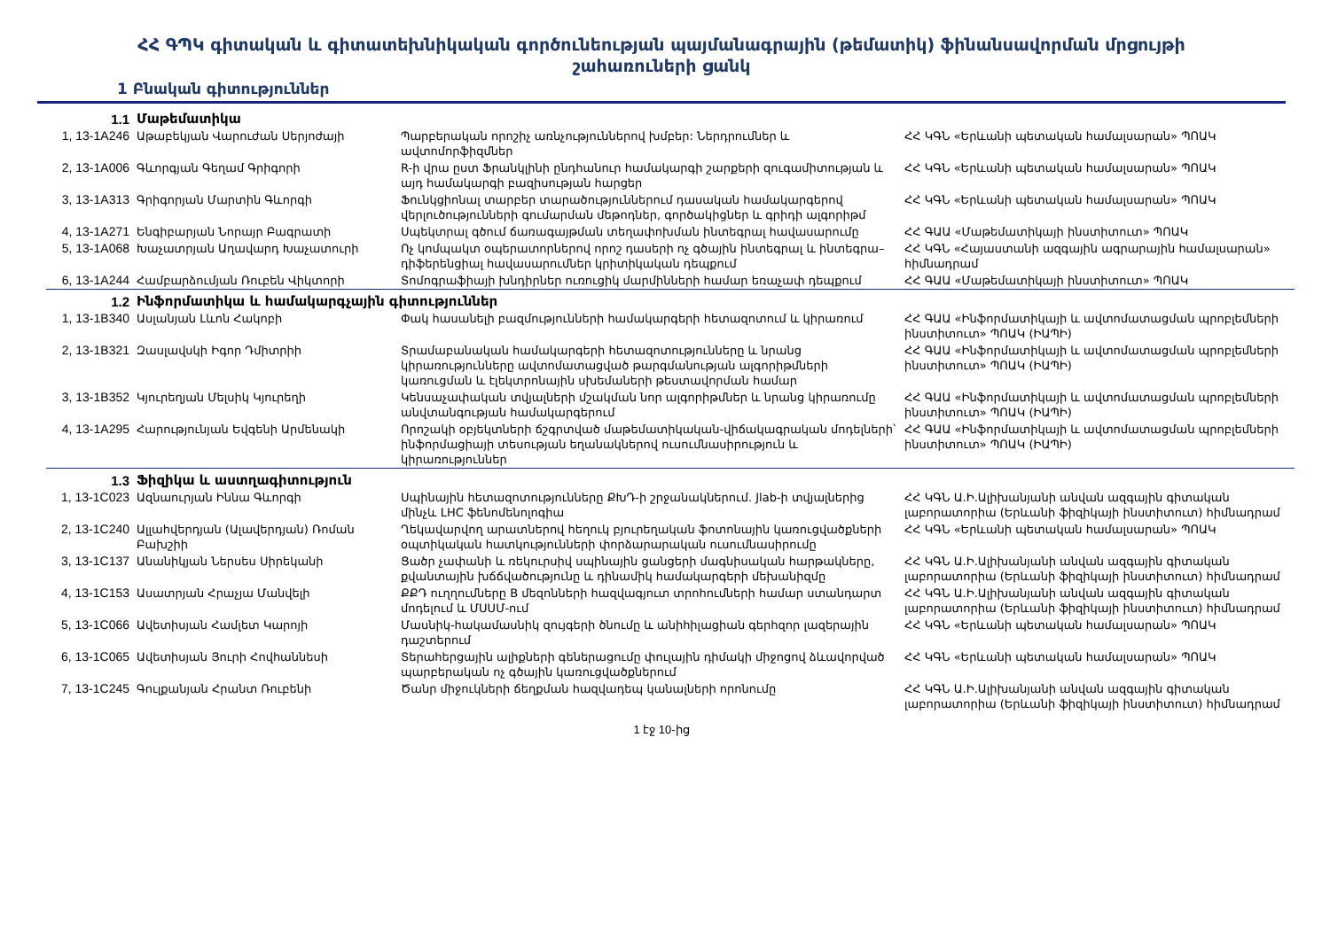ՀՀ ԳՊԿ գիտական և գիտատեխնիկական գործունեության պայմանագրային (թեմատիկ) ֆինանսավորման մրցույթի
շահառուների ցանկ
1 Բնական գիտություններ
| 1.1 | Մաթեմատիկա | | |
| 1, 13-1A246 | Աթաբեկյան Վարուժան Սերյոժայի | Պարբերական որոշիչ առնչություններով խմբեր: Ներդրումներ և ավտոմորֆիզմներ | ՀՀ ԿԳՆ «Երևանի պետական համալսարան» ՊՈԱԿ |
| 2, 13-1A006 | Գևորգյան Գեղամ Գրիգորի | R-ի վրա ըստ Ֆրանկլինի ընդհանուր համակարգի շարքերի զուգամիտության և այդ համակարգի բազիսության հարցեր | ՀՀ ԿԳՆ «Երևանի պետական համալսարան» ՊՈԱԿ |
| 3, 13-1A313 | Գրիգորյան Մարտին Գևորգի | Ֆունկցիոնալ տարբեր տարածություններում դասական համակարգերով վերլուծությունների գումարման մեթոդներ, գործակիցներ և գրիդի ալգորիթմ | ՀՀ ԿԳՆ «Երևանի պետական համալսարան» ՊՈԱԿ |
| 4, 13-1A271 | Ենգիբարյան Նորայր Բագրատի | Սպեկտրալ գծում ճառագայթման տեղափոխման ինտեգրալ հավասարումը | ՀՀ ԳԱԱ «Մաթեմատիկայի ինստիտուտ» ՊՈԱԿ |
| 5, 13-1A068 | Խաչատրյան Աղավարդ Խաչատուրի | Ոչ կոմպակտ օպերատորներով որոշ դասերի ոչ գծային ինտեգրալ և ինտեգրա–դիֆերենցիալ հավասարումներ կրիտիկական դեպքում | ՀՀ ԿԳՆ «Հայաստանի ազգային ագրարային համալսարան» հիմնադրամ |
| 6, 13-1A244 | Համբարձումյան Ռուբեն Վիկտորի | Տոմոգրաֆիայի խնդիրներ ուռուցիկ մարմինների համար եռաչափ դեպքում | ՀՀ ԳԱԱ «Մաթեմատիկայի ինստիտուտ» ՊՈԱԿ |
| 1.2 | Ինֆորմատիկա և համակարգչային գիտություններ | | |
| 1, 13-1B340 | Ասլանյան Լևոն Հակոբի | Փակ հասանելի բազմությունների համակարգերի հետազոտում և կիրառում | ՀՀ ԳԱԱ «Ինֆորմատիկայի և ավտոմատացման պրոբլեմների ինստիտուտ» ՊՈԱԿ (ԻԱՊԻ) |
| 2, 13-1B321 | Զասլավսկի Իգոր Դմիտրիի | Տրամաբանական համակարգերի հետազոտությունները և նրանց կիրառությունները ավտոմատացված թարգմանության ալգորիթմների կառուցման և էլեկտրոնային սխեմաների թեստավորման համար | ՀՀ ԳԱԱ «Ինֆորմատիկայի և ավտոմատացման պրոբլեմների ինստիտուտ» ՊՈԱԿ (ԻԱՊԻ) |
| 3, 13-1B352 | Կյուրեղյան Մելսիկ Կյուրեղի | Կենսաչափական տվյալների մշակման նոր ալգորիթմներ և նրանց կիրառումը անվտանգության համակարգերում | ՀՀ ԳԱԱ «Ինֆորմատիկայի և ավտոմատացման պրոբլեմների ինստիտուտ» ՊՈԱԿ (ԻԱՊԻ) |
| 4, 13-1A295 | Հարությունյան Եվգենի Արմենակի | Որոշակի օբյեկտների ճշգրտված մաթեմատիկական-վիճակագրական մոդելների՝ ինֆորմացիայի տեսության եղանակներով ուսումնասիրություն և կիրառություններ | ՀՀ ԳԱԱ «Ինֆորմատիկայի և ավտոմատացման պրոբլեմների ինստիտուտ» ՊՈԱԿ (ԻԱՊԻ) |
| 1.3 | Ֆիզիկա և աստղագիտություն | | |
| 1, 13-1C023 | Ազնաուրյան Իննա Գևորգի | Սպինային հետազոտությունները ՔԽԴ-ի շրջանակներում. Jlab-ի տվյալներից մինչև LHC ֆենոմենոլոգիա | ՀՀ ԿԳՆ Ա.Ի.Ալիխանյանի անվան ազգային գիտական լաբորատորիա (Երևանի ֆիզիկայի ինստիտուտ) հիմնադրամ |
| 2, 13-1C240 | Ալլահվերդյան (Ալավերդյան) Ռոման Բախշիի | Ղեկավարվող արատներով հեղուկ բյուրեղական ֆոտոնային կառուցվածքների օպտիկական հատկությունների փորձարարական ուսումնասիրումը | ՀՀ ԿԳՆ «Երևանի պետական համալսարան» ՊՈԱԿ |
| 3, 13-1C137 | Անանիկյան Ներսես Սիրեկանի | Ցածր չափանի և ռեկուրսիվ սպինային ցանցերի մագնիսական հարթակները, քվանտային խճճվածությունը և դինամիկ համակարգերի մեխանիզմը | ՀՀ ԿԳՆ Ա.Ի.Ալիխանյանի անվան ազգային գիտական լաբորատորիա (Երևանի ֆիզիկայի ինստիտուտ) հիմնադրամ |
| 4, 13-1C153 | Ասատրյան Հրաչյա Մանվելի | ՔՔԴ ուղղումները B մեզոնների հազվագյուտ տրոհումների համար ստանդարտ մոդելում և ՄՍՍՄ-ում | ՀՀ ԿԳՆ Ա.Ի.Ալիխանյանի անվան ազգային գիտական լաբորատորիա (Երևանի ֆիզիկայի ինստիտուտ) հիմնադրամ |
| 5, 13-1C066 | Ավետիսյան Համլետ Կարոյի | Մասնիկ-հակամասնիկ զույգերի ծնումը և անիհիլացիան գերհզոր լազերային դաշտերում | ՀՀ ԿԳՆ «Երևանի պետական համալսարան» ՊՈԱԿ |
| 6, 13-1C065 | Ավետիսյան Յուրի Հովհաննեսի | Տերահերցային ալիքների գեներացումը փուլային դիմակի միջոցով ձևավորված պարբերական ոչ գծային կառուցվածքներում | ՀՀ ԿԳՆ «Երևանի պետական համալսարան» ՊՈԱԿ |
| 7, 13-1C245 | Գուլքանյան Հրանտ Ռուբենի | Ծանր միջուկների ճեղքման հազվադեպ կանալների որոնումը | ՀՀ ԿԳՆ Ա.Ի.Ալիխանյանի անվան ազգային գիտական լաբորատորիա (Երևանի ֆիզիկայի ինստիտուտ) հիմնադրամ |
1 էջ 10-ից